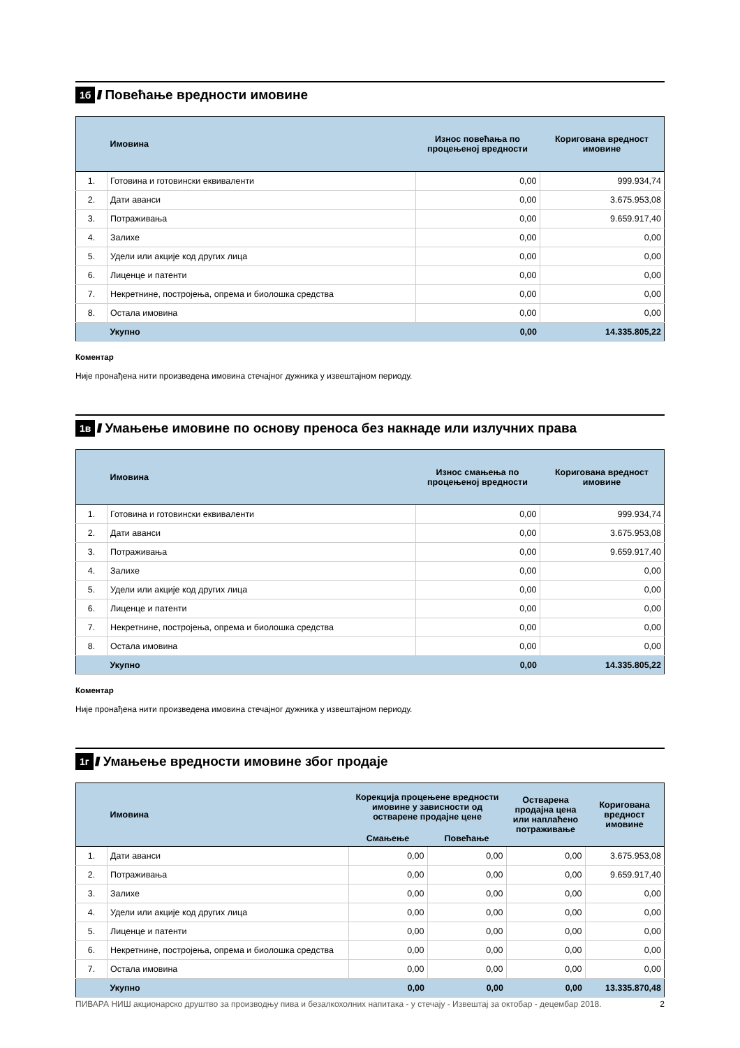1б //// Повећање вредности имовине
| | Имовина | Износ повећања по процењеној вредности | Коригована вредност имовине |
| --- | --- | --- | --- |
| 1. | Готовина и готовински еквиваленти | 0,00 | 999.934,74 |
| 2. | Дати аванси | 0,00 | 3.675.953,08 |
| 3. | Потраживања | 0,00 | 9.659.917,40 |
| 4. | Залихе | 0,00 | 0,00 |
| 5. | Удели или акције код других лица | 0,00 | 0,00 |
| 6. | Лиценце и патенти | 0,00 | 0,00 |
| 7. | Некретнине, постројења, опрема и биолошка средства | 0,00 | 0,00 |
| 8. | Остала имовина | 0,00 | 0,00 |
| | Укупно | 0,00 | 14.335.805,22 |
Коментар
Није пронађена нити произведена имовина стечајног дужника у извештајном периоду.
1в ////
Умањење имовине по основу преноса без накнаде или излучних права
| | Имовина | Износ смањења по процењеној вредности | Коригована вредност имовине |
| --- | --- | --- | --- |
| 1. | Готовина и готовински еквиваленти | 0,00 | 999.934,74 |
| 2. | Дати аванси | 0,00 | 3.675.953,08 |
| 3. | Потраживања | 0,00 | 9.659.917,40 |
| 4. | Залихе | 0,00 | 0,00 |
| 5. | Удели или акције код других лица | 0,00 | 0,00 |
| 6. | Лиценце и патенти | 0,00 | 0,00 |
| 7. | Некретнине, постројења, опрема и биолошка средства | 0,00 | 0,00 |
| 8. | Остала имовина | 0,00 | 0,00 |
| | Укупно | 0,00 | 14.335.805,22 |
Коментар
Није пронађена нити произведена имовина стечајног дужника у извештајном периоду.
1г ////
Умањење вредности имовине због продаје
| | Имовина | Корекција процењене вредности имовине у зависности од остварене продајне цене | | Остварена продајна цена или наплаћено потраживање | Коригована вредност имовине |
| --- | --- | --- | --- | --- | --- |
| | | Смањење | Повећање | | |
| 1. | Дати аванси | 0,00 | 0,00 | 0,00 | 3.675.953,08 |
| 2. | Потраживања | 0,00 | 0,00 | 0,00 | 9.659.917,40 |
| 3. | Залихе | 0,00 | 0,00 | 0,00 | 0,00 |
| 4. | Удели или акције код других лица | 0,00 | 0,00 | 0,00 | 0,00 |
| 5. | Лиценце и патенти | 0,00 | 0,00 | 0,00 | 0,00 |
| 6. | Некретнине, постројења, опрема и биолошка средства | 0,00 | 0,00 | 0,00 | 0,00 |
| 7. | Остала имовина | 0,00 | 0,00 | 0,00 | 0,00 |
| | Укупно | 0,00 | 0,00 | 0,00 | 13.335.870,48 |
ПИВАРА НИШ акционарско друштво за производњу пива и безалкохолних напитака - у стечају - Извештај за октобар - децембар 2018. 2